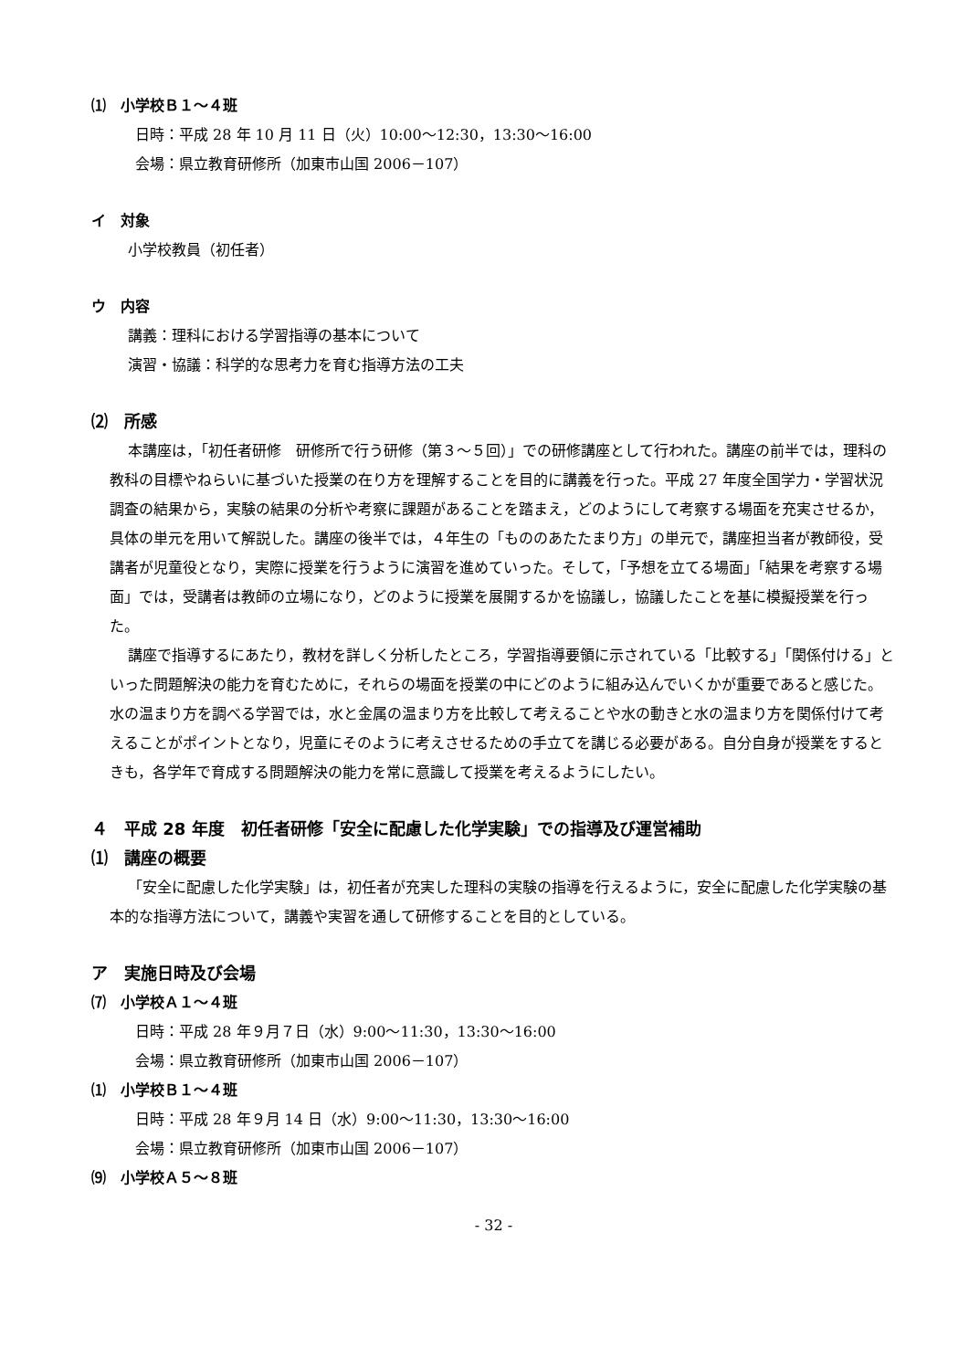⑴　小学校Ｂ１～４班
日時：平成 28 年 10 月 11 日（火）10:00～12:30，13:30～16:00
会場：県立教育研修所（加東市山国 2006－107）
イ　対象
小学校教員（初任者）
ウ　内容
講義：理科における学習指導の基本について
演習・協議：科学的な思考力を育む指導方法の工夫
⑵　所感
本講座は，「初任者研修　研修所で行う研修（第３～５回）」での研修講座として行われた。講座の前半では，理科の教科の目標やねらいに基づいた授業の在り方を理解することを目的に講義を行った。平成 27 年度全国学力・学習状況調査の結果から，実験の結果の分析や考察に課題があることを踏まえ，どのようにして考察する場面を充実させるか，具体の単元を用いて解説した。講座の後半では，４年生の「もののあたたまり方」の単元で，講座担当者が教師役，受講者が児童役となり，実際に授業を行うように演習を進めていった。そして，「予想を立てる場面」「結果を考察する場面」では，受講者は教師の立場になり，どのように授業を展開するかを協議し，協議したことを基に模擬授業を行った。
講座で指導するにあたり，教材を詳しく分析したところ，学習指導要領に示されている「比較する」「関係付ける」といった問題解決の能力を育むために，それらの場面を授業の中にどのように組み込んでいくかが重要であると感じた。水の温まり方を調べる学習では，水と金属の温まり方を比較して考えることや水の動きと水の温まり方を関係付けて考えることがポイントとなり，児童にそのように考えさせるための手立てを講じる必要がある。自分自身が授業をするときも，各学年で育成する問題解決の能力を常に意識して授業を考えるようにしたい。
４　平成 28 年度　初任者研修「安全に配慮した化学実験」での指導及び運営補助
⑴　講座の概要
「安全に配慮した化学実験」は，初任者が充実した理科の実験の指導を行えるように，安全に配慮した化学実験の基本的な指導方法について，講義や実習を通して研修することを目的としている。
ア　実施日時及び会場
⑺　小学校Ａ１～４班
日時：平成 28 年９月７日（水）9:00～11:30，13:30～16:00
会場：県立教育研修所（加東市山国 2006－107）
⑴　小学校Ｂ１～４班
日時：平成 28 年９月 14 日（水）9:00～11:30，13:30～16:00
会場：県立教育研修所（加東市山国 2006－107）
⑼　小学校Ａ５～８班
- 32 -